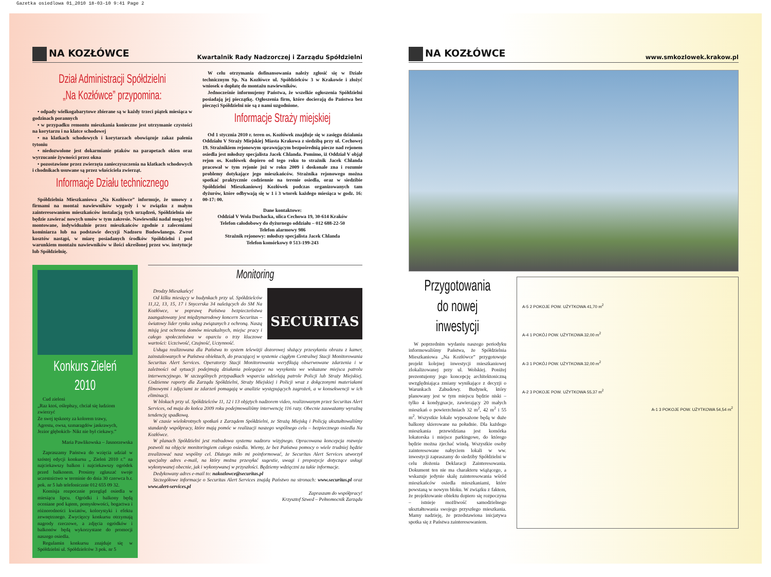Gazetka osiedlowa 01_2010 18-03-10 9:41 Page 2
NA KOZŁÓWCE
Kwartalnik Rady Nadzorczej i Zarządu Spółdzielni
Dział Administracji Spółdzielni
„Na Kozłówce” przypomina:
• odpady wielkogabarytowe zbierane są w każdy trzeci piątek miesiąca w godzinach porannych
• w przypadku remontu mieszkania konieczne jest utrzymanie czystości na korytarzu i na klatce schodowej
• na klatkach schodowych i korytarzach obowiązuje zakaz palenia tytoniu
• niedozwolone jest dokarmianie ptaków na parapetach okien oraz wyrzucanie żywności przez okna
• pozostawione przez zwierzęta zanieczyszczenia na klatkach schodowych i chodnikach usuwane są przez właściciela zwierząt.
Informacje Działu technicznego
Spółdzielnia Mieszkaniowa „Na Kozłówce” informuje, że umowy z firmami na montaż nawiewników wygasły i w związku z małym zainteresowaniem mieszkańców instalacją tych urządzeń, Spółdzielnia nie będzie zawierać nowych umów w tym zakresie. Nawiewniki nadal mogą być montowane, indywidualnie przez mieszkańców zgodnie z zaleceniami kominiarza lub na podstawie decyzji Nadzoru Budowlanego. Zwrot kosztów nastąpi, w miarę posiadanych środków Spółdzielni i pod warunkiem montażu nawiewników w ilości określonej przez ww. instytucje lub Spółdzielnię.
W celu otrzymania dofinansowania należy zgłosić się w Dziale technicznym Sp. Na Kozłówce ul. Spółdzielców 3 w Krakowie i złożyć wniosek o dopłatę do montażu nawiewników.
Jednocześnie informujemy Państwa, że wszelkie ogłoszenia Spółdzielni posiadają jej pieczątkę. Ogłoszenia firm, które docierają do Państwa bez pieczęci Spółdzielni nie są z nami uzgodnione.
Informacje Straży miejskiej
Od 1 stycznia 2010 r. teren os. Kozłówek znajduje się w zasięgu działania Oddziału V Straży Miejskiej Miasta Krakowa z siedzibą przy ul. Cechowej 19. Strażnikiem rejonowym sprawującym bezpośrednią piecze nad rejonem osiedla jest młodszy specjalista Jacek Chlanda. Pomimo, iż Oddział V objął rejon os. Kozłówek dopiero od tego roku to strażnik Jacek Chlanda pracował w tym rejonie już w roku 2009 i doskonale zna i rozumie problemy dotykające jego mieszkańców. Strażnika rejonowego można spotkać praktycznie codziennie na terenie osiedla, oraz w siedzibie Spółdzielni Mieszkaniowej Kozłówek podczas organizowanych tam dyżurów, które odbywają się w 1 i 3 wtorek każdego miesiąca w godz. 16: 00-17: 00.
Dane kontaktowe:
Oddział V Wola Duchacka, ulica Cechowa 19, 30-614 Kraków
Telefon całodobowy do dyżurnego oddziału – 012 688-22-50
Telefon alarmowy 986
Strażnik rejonowy: młodszy specjalista Jacek Chlanda
Telefon komórkowy 0 513-199-243
Konkurs Zieleń 2010
Cud zieleni
„Raz ktoś, oślepłszy, chciał się ludziom zwierzyć
Ze swej tęsknoty za kolorem trawy,
Agrestu, owsa, szmaragdów jaskrawych,
Jezior głębokich- Nikt nie był ciekawy.”
Maria Pawlikowska – Jasnorzewska
Zapraszamy Państwa do wzięcia udział w szóstej edycji konkursu „ Zieleń 2010 r.” na najciekawszy balkon i najciekawszy ogródek przed balkonem. Prosimy zgłaszać swoje uczestnictwo w terminie do dnia 30 czerwca b.r. pok. nr 5 lub telefonicznie 012 655 09 32.
Komisja rozpocznie przegląd osiedla w miesiącu lipcu. Ogródki i balkony będą oceniane pod kątem, pomysłowości, bogactwa i różnorodności kwiatów, kolorystyki i efektu zewnętrznego. Zwycięzcy konkursu otrzymają nagrody rzeczowe, a zdjęcia ogródków i balkonów będą wykorzystane do promocji naszego osiedla.
Regulamin konkursu znajduje się w Spółdzielni ul. Spółdzielców 3 pok. nr 5
Monitoring
SECURITAS
Drodzy Mieszkańcy!
Od kilku miesięcy w budynkach przy ul. Spółdzielców 11,12, 13, 15, 17 i Snycerska 34 należących do SM Na Kozłówce, w poprawę Państwa bezpieczeństwa zaangażowany jest międzynarodowy koncern Securitas – światowy lider rynku usług związanych z ochroną. Naszą misją jest ochrona domów mieszkalnych, miejsc pracy i całego społeczeństwa w oparciu o trzy kluczowe wartości: Uczciwość, Czujność, Uczynność.
Usługa realizowana dla Państwa to system telewizji dozorowej służący przesyłaniu obrazu z kamer, zainstalowanych w Państwa obiektach, do pracującej w systemie ciągłym Centralnej Stacji Monitorowania Securitas Alert Services. Operatorzy Stacji Monitorowania weryfikują obserwowane zdarzenia i w zależności od sytuacji podejmują działania polegające na wysyłaniu we wskazane miejsca patrolu interwencyjnego. W szczególnych przypadkach wsparcia udzielają patrole Policji lub Straży Miejskiej. Codzienne raporty dla Zarządu Spółdzielni, Straży Miejskiej i Policji wraz z dołączonymi materiałami filmowymi i zdjęciami ze zdarzeń pomagają w analizie występujących zagrożeń, a w konsekwencji w ich eliminacji.
W blokach przy ul. Spółdzielców 11, 12 i 13 objętych nadzorem video, realizowanym przez Securitas Alert Services, od maja do końca 2009 roku podejmowaliśmy interwencję 116 razy. Obecnie zauważamy wyraźną tendencję spadkową.
W czasie wielokrotnych spotkań z Zarządem Spółdzielni, ze Strażą Miejską i Policją ukształtowaliśmy standardy współpracy, które mają pomóc w realizacji naszego wspólnego celu – bezpiecznego osiedla Na Kozłówce.
W planach Spółdzielni jest rozbudowa systemu nadzoru wizyjnego. Opracowana koncepcja rozwoju pozwoli na objęcie monitoringiem całego osiedla. Wiemy, że bez Państwa pomocy o wiele trudniej będzie zrealizować nasz wspólny cel. Dlatego miło mi poinformować, że Securitas Alert Services utworzył specjalny adres e-mail, na który można przesyłać sugestie, uwagi i propozycje dotyczące usługi wykonywanej obecnie, jak i wykonywanej w przyszłości. Będziemy wdzięczni za takie informacje.
Dedykowany adres e-mail to: nakozlowce@securitas.pl
Szczegółowe informacje o Securitas Alert Services znajdą Państwo na stronach: www.securitas.pl oraz www.alert-services.pl
Zapraszam do współpracy!
Krzysztof Szwed – Pełnomocnik Zarządu
NA KOZŁÓWCE
www.smkozlowek.krakow.pl
Przygotowania do nowej inwestycji
W poprzednim wydaniu naszego periodyku informowaliśmy Państwa, że Spółdzielnia Mieszkaniowa „Na Kozłówce” przygotowuje projekt kolejnej inwestycji mieszkaniowej zlokalizowanej przy ul. Wolskiej. Poniżej prezentujemy jego koncepcję architektoniczną uwzględniająca zmiany wynikające z decyzji o Warunkach Zabudowy. Budynek, który planowany jest w tym miejscu będzie niski – tylko 4 kondygnacje, zawierający 20 małych mieszkań o powierzchniach 32 m<sup>2</sup>, 42 m<sup>2</sup> i 55 m<sup>2</sup>. Wszystkie lokale wyposażone będą w duże balkony skierowane na południe. Dla każdego mieszkania przewidziana jest komórka lokatorska i miejsce parkingowe, do którego będzie można zjechać windą. Wszystkie osoby zainteresowane nabyciem lokali w ww. inwestycji zapraszamy do siedziby Spółdzielni w celu złożenia Deklaracji Zainteresowania. Dokument ten nie ma charakteru wiążącego, a wskazuje jedynie skalę zainteresowania wśród mieszkańców osiedla mieszkaniami, które powstaną w nowym bloku. W związku z faktem, że projektowanie obiektu dopiero się rozpoczyna – istnieje możliwość samodzielnego ukształtowania swojego przyszłego mieszkania. Mamy nadzieję, że przedstawiona inicjatywa spotka się z Państwa zainteresowaniem.
A-5 2 POKOJE POW. UŻYTKOWA 41,70 m<sup>2</sup>
A-4 1 POKÓJ POW. UŻYTKOWA 32,00 m<sup>2</sup>
A-3 1 POKÓJ POW. UŻYTKOWA 32,00 m<sup>2</sup>
A-2 3 POKOJE POW. UŻYTKOWA 55,37 m<sup>2</sup>
A-1 3 POKOJE POW. UŻYTKOWA 54,54 m<sup>2</sup>